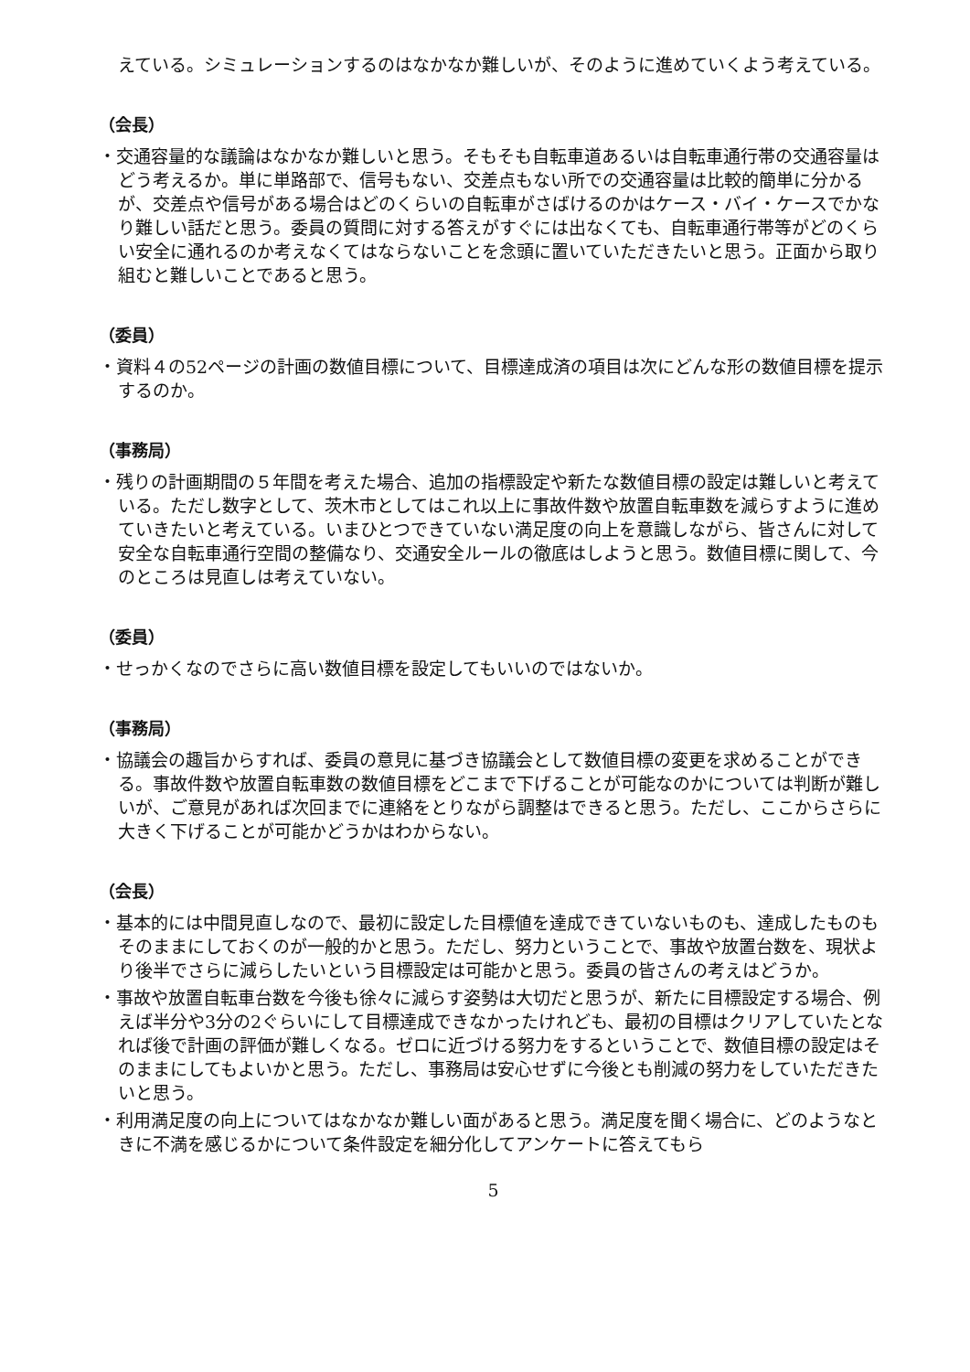えている。シミュレーションするのはなかなか難しいが、そのように進めていくよう考えている。
（会長）
・交通容量的な議論はなかなか難しいと思う。そもそも自転車道あるいは自転車通行帯の交通容量はどう考えるか。単に単路部で、信号もない、交差点もない所での交通容量は比較的簡単に分かるが、交差点や信号がある場合はどのくらいの自転車がさばけるのかはケース・バイ・ケースでかなり難しい話だと思う。委員の質問に対する答えがすぐには出なくても、自転車通行帯等がどのくらい安全に通れるのか考えなくてはならないことを念頭に置いていただきたいと思う。正面から取り組むと難しいことであると思う。
（委員）
・資料４の52ページの計画の数値目標について、目標達成済の項目は次にどんな形の数値目標を提示するのか。
（事務局）
・残りの計画期間の５年間を考えた場合、追加の指標設定や新たな数値目標の設定は難しいと考えている。ただし数字として、茨木市としてはこれ以上に事故件数や放置自転車数を減らすように進めていきたいと考えている。いまひとつできていない満足度の向上を意識しながら、皆さんに対して安全な自転車通行空間の整備なり、交通安全ルールの徹底はしようと思う。数値目標に関して、今のところは見直しは考えていない。
（委員）
・せっかくなのでさらに高い数値目標を設定してもいいのではないか。
（事務局）
・協議会の趣旨からすれば、委員の意見に基づき協議会として数値目標の変更を求めることができる。事故件数や放置自転車数の数値目標をどこまで下げることが可能なのかについては判断が難しいが、ご意見があれば次回までに連絡をとりながら調整はできると思う。ただし、ここからさらに大きく下げることが可能かどうかはわからない。
（会長）
・基本的には中間見直しなので、最初に設定した目標値を達成できていないものも、達成したものもそのままにしておくのが一般的かと思う。ただし、努力ということで、事故や放置台数を、現状より後半でさらに減らしたいという目標設定は可能かと思う。委員の皆さんの考えはどうか。
・事故や放置自転車台数を今後も徐々に減らす姿勢は大切だと思うが、新たに目標設定する場合、例えば半分や3分の2ぐらいにして目標達成できなかったけれども、最初の目標はクリアしていたとなれば後で計画の評価が難しくなる。ゼロに近づける努力をするということで、数値目標の設定はそのままにしてもよいかと思う。ただし、事務局は安心せずに今後とも削減の努力をしていただきたいと思う。
・利用満足度の向上についてはなかなか難しい面があると思う。満足度を聞く場合に、どのようなときに不満を感じるかについて条件設定を細分化してアンケートに答えてもら
5